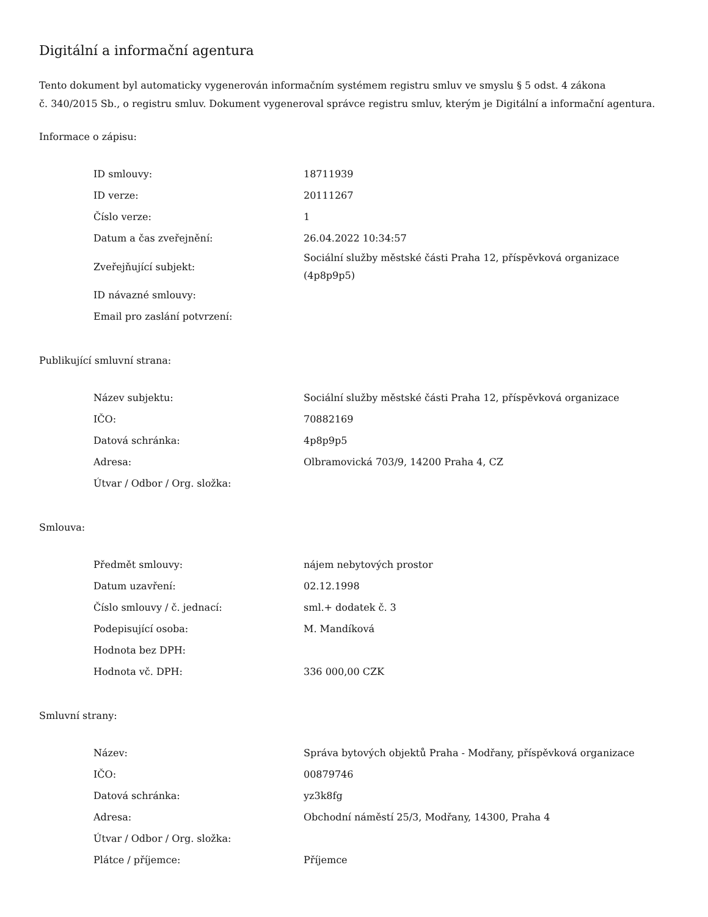Digitální a informační agentura
Tento dokument byl automaticky vygenerován informačním systémem registru smluv ve smyslu § 5 odst. 4 zákona
č. 340/2015 Sb., o registru smluv. Dokument vygeneroval správce registru smluv, kterým je Digitální a informační agentura.
Informace o zápisu:
| ID smlouvy: | 18711939 |
| ID verze: | 20111267 |
| Číslo verze: | 1 |
| Datum a čas zveřejnění: | 26.04.2022 10:34:57 |
| Zveřejňující subjekt: | Sociální služby městské části Praha 12, příspěvková organizace (4p8p9p5) |
| ID návazné smlouvy: | |
| Email pro zaslání potvrzení: | |
Publikující smluvní strana:
| Název subjektu: | Sociální služby městské části Praha 12, příspěvková organizace |
| IČO: | 70882169 |
| Datová schránka: | 4p8p9p5 |
| Adresa: | Olbramovická 703/9, 14200 Praha 4, CZ |
| Útvar / Odbor / Org. složka: | |
Smlouva:
| Předmět smlouvy: | nájem nebytových prostor |
| Datum uzavření: | 02.12.1998 |
| Číslo smlouvy / č. jednací: | sml.+ dodatek č. 3 |
| Podepisující osoba: | M. Mandíková |
| Hodnota bez DPH: | |
| Hodnota vč. DPH: | 336 000,00 CZK |
Smluvní strany:
| Název: | Správa bytových objektů Praha - Modřany, příspěvková organizace |
| IČO: | 00879746 |
| Datová schránka: | yz3k8fg |
| Adresa: | Obchodní náměstí 25/3, Modřany, 14300, Praha 4 |
| Útvar / Odbor / Org. složka: | |
| Plátce / příjemce: | Příjemce |